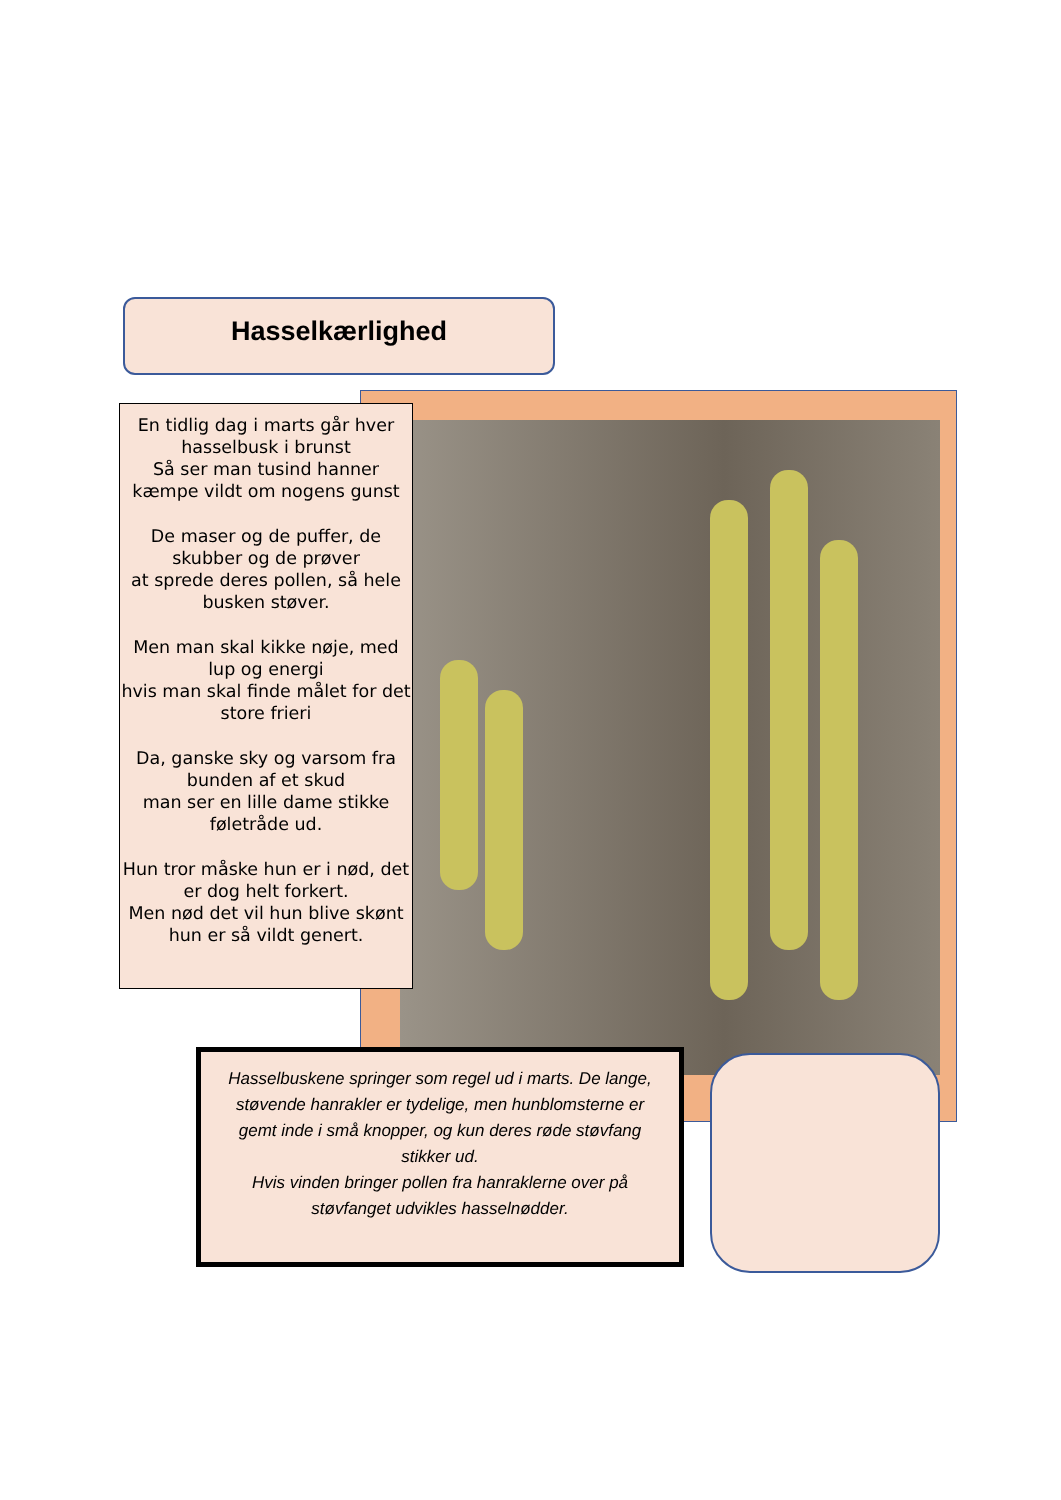Hasselkærlighed
En tidlig dag i marts går hver hasselbusk i brunst
Så ser man tusind hanner kæmpe vildt om nogens gunst
De maser og de puffer, de skubber og de prøver
at sprede deres pollen, så hele busken støver.
Men man skal kikke nøje, med lup og energi
hvis man skal finde målet for det store frieri
Da, ganske sky og varsom fra bunden af et skud
man ser en lille dame stikke føletråde ud.
Hun tror måske hun er i nød, det er dog helt forkert.
Men nød det vil hun blive skønt hun er så vildt genert.
Hasselbuskene springer som regel ud i marts. De lange, støvende hanrakler er tydelige, men hunblomsterne er gemt inde i små knopper, og kun deres røde støvfang stikker ud.
Hvis vinden bringer pollen fra hanraklerne over på støvfanget udvikles hasselnødder.